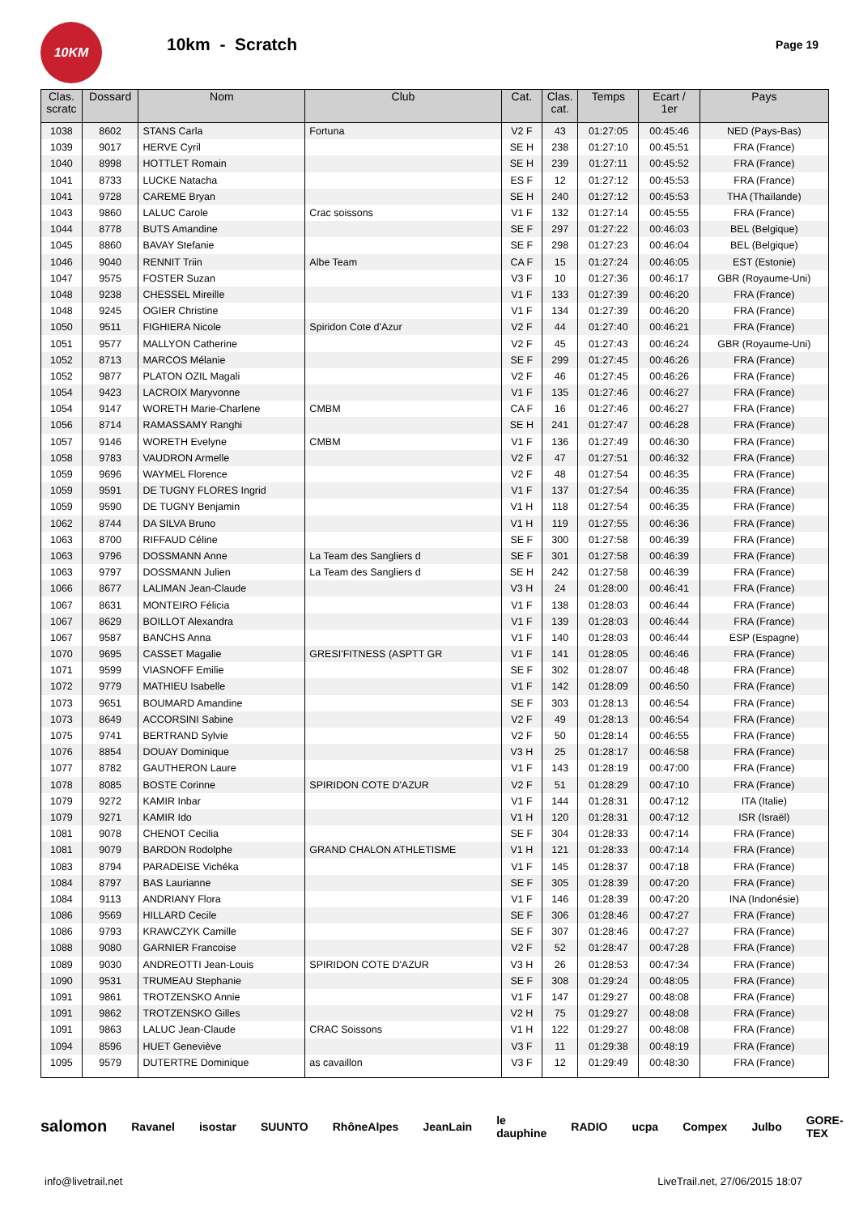10KM
10km - Scratch
Page 19
| Clas. scratc | Dossard | Nom | Club | Cat. | Clas. cat. | Temps | Ecart / 1er | Pays |
| --- | --- | --- | --- | --- | --- | --- | --- | --- |
| 1038 | 8602 | STANS Carla | Fortuna | V2 F | 43 | 01:27:05 | 00:45:46 | NED (Pays-Bas) |
| 1039 | 9017 | HERVE Cyril | | SE H | 238 | 01:27:10 | 00:45:51 | FRA (France) |
| 1040 | 8998 | HOTTLET Romain | | SE H | 239 | 01:27:11 | 00:45:52 | FRA (France) |
| 1041 | 8733 | LUCKE Natacha | | ES F | 12 | 01:27:12 | 00:45:53 | FRA (France) |
| 1041 | 9728 | CAREME Bryan | | SE H | 240 | 01:27:12 | 00:45:53 | THA (Thaïlande) |
| 1043 | 9860 | LALUC Carole | Crac soissons | V1 F | 132 | 01:27:14 | 00:45:55 | FRA (France) |
| 1044 | 8778 | BUTS Amandine | | SE F | 297 | 01:27:22 | 00:46:03 | BEL (Belgique) |
| 1045 | 8860 | BAVAY Stefanie | | SE F | 298 | 01:27:23 | 00:46:04 | BEL (Belgique) |
| 1046 | 9040 | RENNIT Triin | Albe Team | CA F | 15 | 01:27:24 | 00:46:05 | EST (Estonie) |
| 1047 | 9575 | FOSTER Suzan | | V3 F | 10 | 01:27:36 | 00:46:17 | GBR (Royaume-Uni) |
| 1048 | 9238 | CHESSEL Mireille | | V1 F | 133 | 01:27:39 | 00:46:20 | FRA (France) |
| 1048 | 9245 | OGIER Christine | | V1 F | 134 | 01:27:39 | 00:46:20 | FRA (France) |
| 1050 | 9511 | FIGHIERA Nicole | Spiridon Cote d'Azur | V2 F | 44 | 01:27:40 | 00:46:21 | FRA (France) |
| 1051 | 9577 | MALLYON Catherine | | V2 F | 45 | 01:27:43 | 00:46:24 | GBR (Royaume-Uni) |
| 1052 | 8713 | MARCOS Mélanie | | SE F | 299 | 01:27:45 | 00:46:26 | FRA (France) |
| 1052 | 9877 | PLATON OZIL Magali | | V2 F | 46 | 01:27:45 | 00:46:26 | FRA (France) |
| 1054 | 9423 | LACROIX Maryvonne | | V1 F | 135 | 01:27:46 | 00:46:27 | FRA (France) |
| 1054 | 9147 | WORETH Marie-Charlene | CMBM | CA F | 16 | 01:27:46 | 00:46:27 | FRA (France) |
| 1056 | 8714 | RAMASSAMY Ranghi | | SE H | 241 | 01:27:47 | 00:46:28 | FRA (France) |
| 1057 | 9146 | WORETH Evelyne | CMBM | V1 F | 136 | 01:27:49 | 00:46:30 | FRA (France) |
| 1058 | 9783 | VAUDRON Armelle | | V2 F | 47 | 01:27:51 | 00:46:32 | FRA (France) |
| 1059 | 9696 | WAYMEL Florence | | V2 F | 48 | 01:27:54 | 00:46:35 | FRA (France) |
| 1059 | 9591 | DE TUGNY FLORES Ingrid | | V1 F | 137 | 01:27:54 | 00:46:35 | FRA (France) |
| 1059 | 9590 | DE TUGNY Benjamin | | V1 H | 118 | 01:27:54 | 00:46:35 | FRA (France) |
| 1062 | 8744 | DA SILVA Bruno | | V1 H | 119 | 01:27:55 | 00:46:36 | FRA (France) |
| 1063 | 8700 | RIFFAUD Céline | | SE F | 300 | 01:27:58 | 00:46:39 | FRA (France) |
| 1063 | 9796 | DOSSMANN Anne | La Team des Sangliers d | SE F | 301 | 01:27:58 | 00:46:39 | FRA (France) |
| 1063 | 9797 | DOSSMANN Julien | La Team des Sangliers d | SE H | 242 | 01:27:58 | 00:46:39 | FRA (France) |
| 1066 | 8677 | LALIMAN Jean-Claude | | V3 H | 24 | 01:28:00 | 00:46:41 | FRA (France) |
| 1067 | 8631 | MONTEIRO Félicia | | V1 F | 138 | 01:28:03 | 00:46:44 | FRA (France) |
| 1067 | 8629 | BOILLOT Alexandra | | V1 F | 139 | 01:28:03 | 00:46:44 | FRA (France) |
| 1067 | 9587 | BANCHS Anna | | V1 F | 140 | 01:28:03 | 00:46:44 | ESP (Espagne) |
| 1070 | 9695 | CASSET Magalie | GRESI'FITNESS (ASPTT GR | V1 F | 141 | 01:28:05 | 00:46:46 | FRA (France) |
| 1071 | 9599 | VIASNOFF Emilie | | SE F | 302 | 01:28:07 | 00:46:48 | FRA (France) |
| 1072 | 9779 | MATHIEU Isabelle | | V1 F | 142 | 01:28:09 | 00:46:50 | FRA (France) |
| 1073 | 9651 | BOUMARD Amandine | | SE F | 303 | 01:28:13 | 00:46:54 | FRA (France) |
| 1073 | 8649 | ACCORSINI Sabine | | V2 F | 49 | 01:28:13 | 00:46:54 | FRA (France) |
| 1075 | 9741 | BERTRAND Sylvie | | V2 F | 50 | 01:28:14 | 00:46:55 | FRA (France) |
| 1076 | 8854 | DOUAY Dominique | | V3 H | 25 | 01:28:17 | 00:46:58 | FRA (France) |
| 1077 | 8782 | GAUTHERON Laure | | V1 F | 143 | 01:28:19 | 00:47:00 | FRA (France) |
| 1078 | 8085 | BOSTE Corinne | SPIRIDON COTE D'AZUR | V2 F | 51 | 01:28:29 | 00:47:10 | FRA (France) |
| 1079 | 9272 | KAMIR Inbar | | V1 F | 144 | 01:28:31 | 00:47:12 | ITA (Italie) |
| 1079 | 9271 | KAMIR Ido | | V1 H | 120 | 01:28:31 | 00:47:12 | ISR (Israël) |
| 1081 | 9078 | CHENOT Cecilia | | SE F | 304 | 01:28:33 | 00:47:14 | FRA (France) |
| 1081 | 9079 | BARDON Rodolphe | GRAND CHALON ATHLETISME | V1 H | 121 | 01:28:33 | 00:47:14 | FRA (France) |
| 1083 | 8794 | PARADEISE Vichéka | | V1 F | 145 | 01:28:37 | 00:47:18 | FRA (France) |
| 1084 | 8797 | BAS Laurianne | | SE F | 305 | 01:28:39 | 00:47:20 | FRA (France) |
| 1084 | 9113 | ANDRIANY Flora | | V1 F | 146 | 01:28:39 | 00:47:20 | INA (Indonésie) |
| 1086 | 9569 | HILLARD Cecile | | SE F | 306 | 01:28:46 | 00:47:27 | FRA (France) |
| 1086 | 9793 | KRAWCZYK Camille | | SE F | 307 | 01:28:46 | 00:47:27 | FRA (France) |
| 1088 | 9080 | GARNIER Francoise | | V2 F | 52 | 01:28:47 | 00:47:28 | FRA (France) |
| 1089 | 9030 | ANDREOTTI Jean-Louis | SPIRIDON COTE D'AZUR | V3 H | 26 | 01:28:53 | 00:47:34 | FRA (France) |
| 1090 | 9531 | TRUMEAU Stephanie | | SE F | 308 | 01:29:24 | 00:48:05 | FRA (France) |
| 1091 | 9861 | TROTZENSKO Annie | | V1 F | 147 | 01:29:27 | 00:48:08 | FRA (France) |
| 1091 | 9862 | TROTZENSKO Gilles | | V2 H | 75 | 01:29:27 | 00:48:08 | FRA (France) |
| 1091 | 9863 | LALUC Jean-Claude | CRAC Soissons | V1 H | 122 | 01:29:27 | 00:48:08 | FRA (France) |
| 1094 | 8596 | HUET Geneviève | | V3 F | 11 | 01:29:38 | 00:48:19 | FRA (France) |
| 1095 | 9579 | DUTERTRE Dominique | as cavaillon | V3 F | 12 | 01:29:49 | 00:48:30 | FRA (France) |
salomon Ravanel isostar SUUNTO RhôneAlpes JeanLain le dauphine RADIO ucpa Compex Julbo GORE-TEX
info@livetrail.net LiveTrail.net, 27/06/2015 18:07